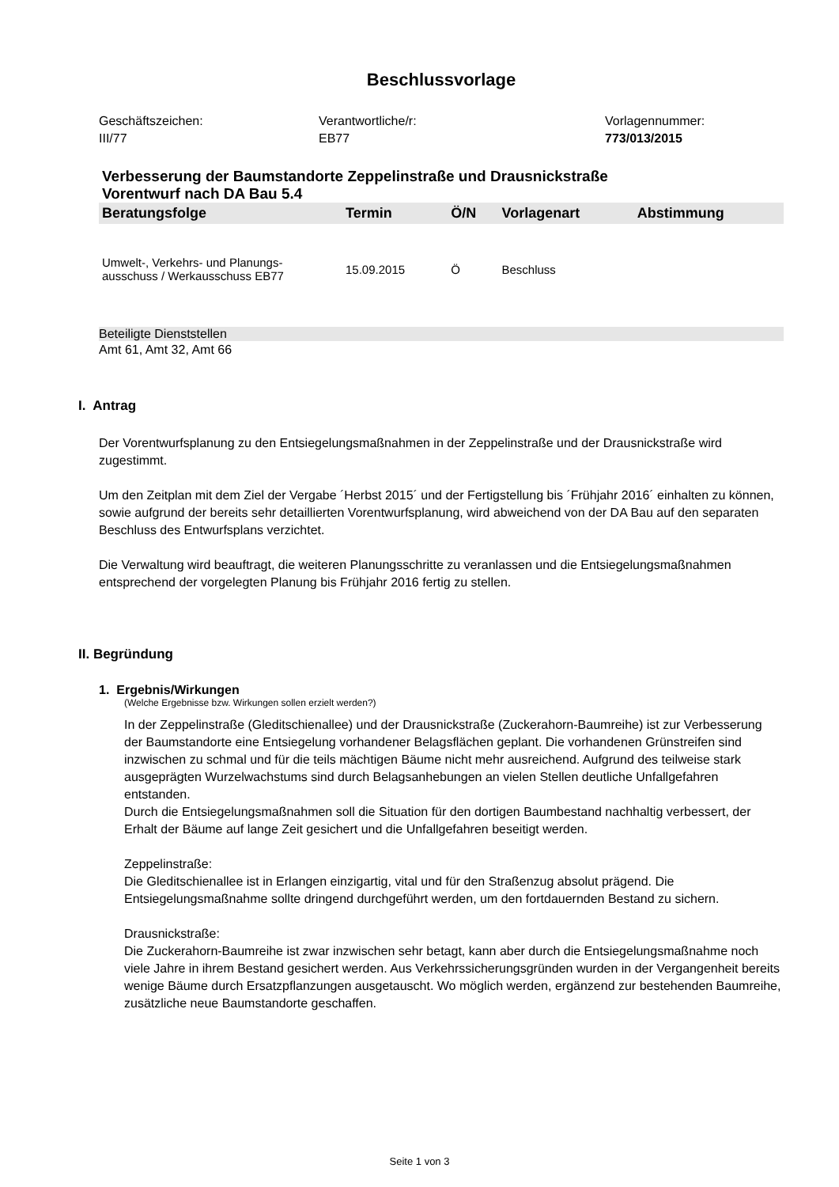Beschlussvorlage
Geschäftszeichen:
III/77
Verantwortliche/r:
EB77
Vorlagennummer:
773/013/2015
Verbesserung der Baumstandorte Zeppelinstraße und Drausnickstraße
Vorentwurf nach DA Bau 5.4
| Beratungsfolge | Termin | Ö/N | Vorlagenart | Abstimmung |
| --- | --- | --- | --- | --- |
| Umwelt-, Verkehrs- und Planungs- ausschuss / Werkausschuss EB77 | 15.09.2015 | Ö | Beschluss | |
Beteiligte Dienststellen
Amt 61, Amt 32, Amt 66
I. Antrag
Der Vorentwurfsplanung zu den Entsiegelungsmaßnahmen in der Zeppelinstraße und der Drausnickstraße wird zugestimmt.
Um den Zeitplan mit dem Ziel der Vergabe ´Herbst 2015´ und der Fertigstellung bis ´Frühjahr 2016´ einhalten zu können, sowie aufgrund der bereits sehr detaillierten Vorentwurfsplanung, wird abweichend von der DA Bau auf den separaten Beschluss des Entwurfsplans verzichtet.
Die Verwaltung wird beauftragt, die weiteren Planungsschritte zu veranlassen und die Entsiegelungsmaßnahmen entsprechend der vorgelegten Planung bis Frühjahr 2016 fertig zu stellen.
II. Begründung
1. Ergebnis/Wirkungen
(Welche Ergebnisse bzw. Wirkungen sollen erzielt werden?)
In der Zeppelinstraße (Gleditschienallee) und der Drausnickstraße (Zuckerahorn-Baumreihe) ist zur Verbesserung der Baumstandorte eine Entsiegelung vorhandener Belagsflächen geplant. Die vorhandenen Grünstreifen sind inzwischen zu schmal und für die teils mächtigen Bäume nicht mehr ausreichend. Aufgrund des teilweise stark ausgeprägten Wurzelwachstums sind durch Belagsanhebungen an vielen Stellen deutliche Unfallgefahren entstanden.
Durch die Entsiegelungsmaßnahmen soll die Situation für den dortigen Baumbestand nachhaltig verbessert, der Erhalt der Bäume auf lange Zeit gesichert und die Unfallgefahren beseitigt werden.
Zeppelinstraße:
Die Gleditschienallee ist in Erlangen einzigartig, vital und für den Straßenzug absolut prägend. Die Entsiegelungsmaßnahme sollte dringend durchgeführt werden, um den fortdauernden Bestand zu sichern.
Drausnickstraße:
Die Zuckerahorn-Baumreihe ist zwar inzwischen sehr betagt, kann aber durch die Entsiegelungsmaßnahme noch viele Jahre in ihrem Bestand gesichert werden. Aus Verkehrssicherungsgründen wurden in der Vergangenheit bereits wenige Bäume durch Ersatzpflanzungen ausgetauscht. Wo möglich werden, ergänzend zur bestehenden Baumreihe, zusätzliche neue Baumstandorte geschaffen.
Seite 1 von 3